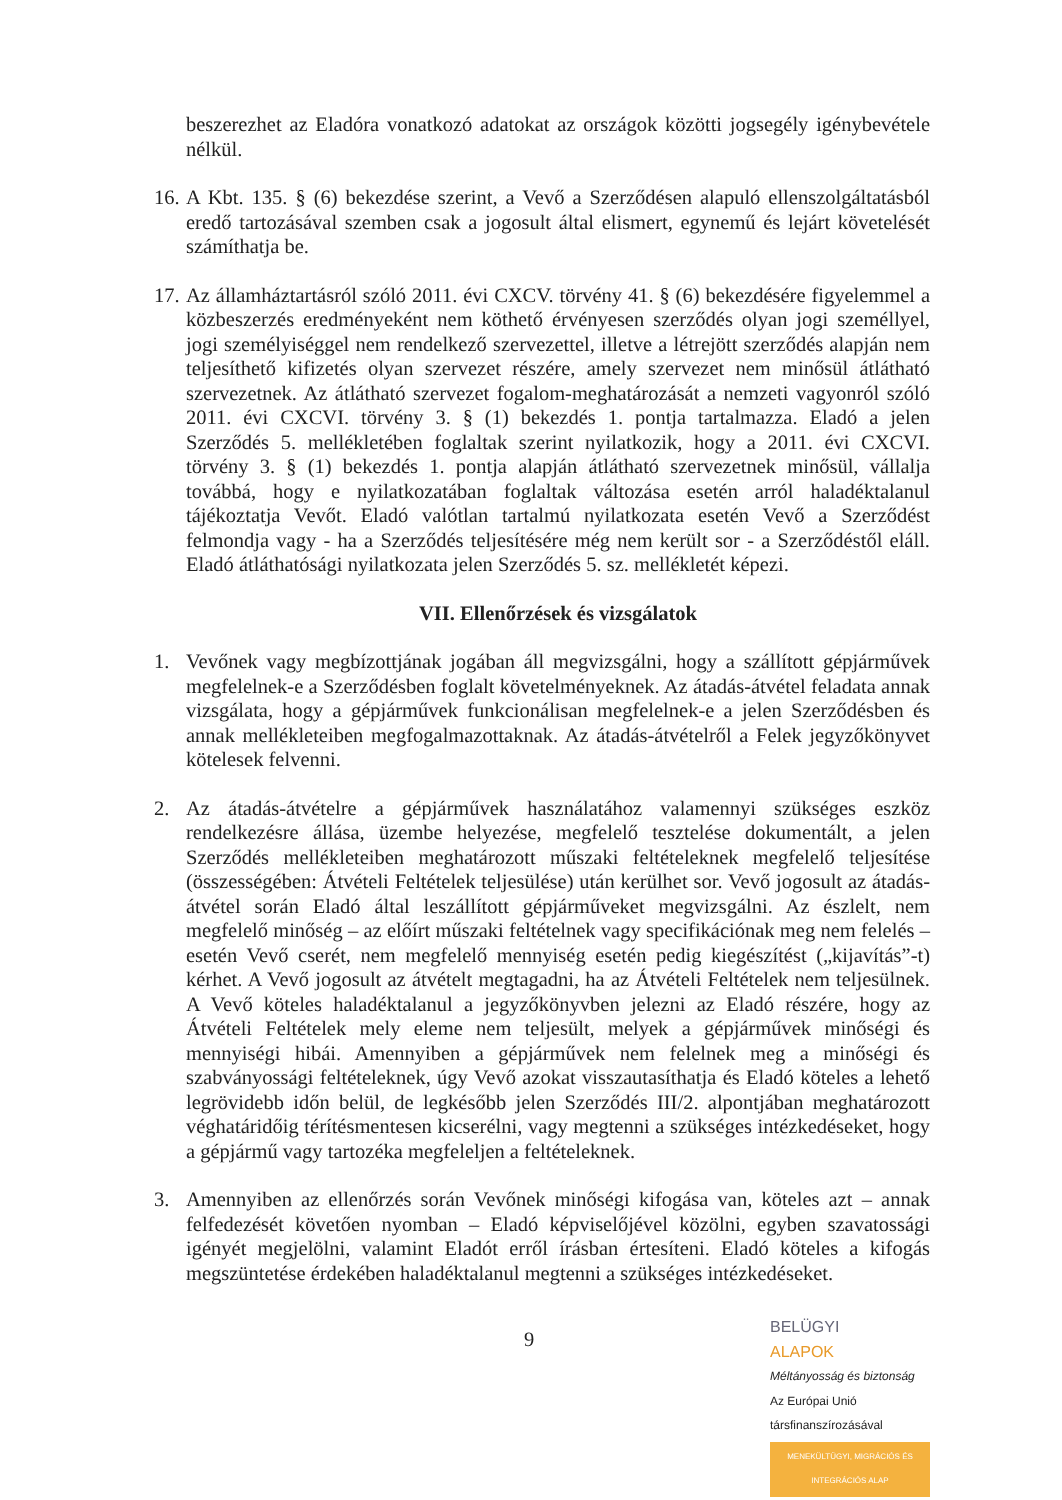beszerezhet az Eladóra vonatkozó adatokat az országok közötti jogsegély igénybevétele nélkül.
16.
A Kbt. 135. § (6) bekezdése szerint, a Vevő a Szerződésen alapuló ellenszolgáltatásból eredő tartozásával szemben csak a jogosult által elismert, egynemű és lejárt követelését számíthatja be.
17.
Az államháztartásról szóló 2011. évi CXCV. törvény 41. § (6) bekezdésére figyelemmel a közbeszerzés eredményeként nem köthető érvényesen szerződés olyan jogi személlyel, jogi személyiséggel nem rendelkező szervezettel, illetve a létrejött szerződés alapján nem teljesíthető kifizetés olyan szervezet részére, amely szervezet nem minősül átlátható szervezetnek. Az átlátható szervezet fogalom-meghatározását a nemzeti vagyonról szóló 2011. évi CXCVI. törvény 3. § (1) bekezdés 1. pontja tartalmazza. Eladó a jelen Szerződés 5. mellékletében foglaltak szerint nyilatkozik, hogy a 2011. évi CXCVI. törvény 3. § (1) bekezdés 1. pontja alapján átlátható szervezetnek minősül, vállalja továbbá, hogy e nyilatkozatában foglaltak változása esetén arról haladéktalanul tájékoztatja Vevőt. Eladó valótlan tartalmú nyilatkozata esetén Vevő a Szerződést felmondja vagy - ha a Szerződés teljesítésére még nem került sor - a Szerződéstől eláll. Eladó átláthatósági nyilatkozata jelen Szerződés 5. sz. mellékletét képezi.
VII. Ellenőrzések és vizsgálatok
1. Vevőnek vagy megbízottjának jogában áll megvizsgálni, hogy a szállított gépjárművek megfelelnek-e a Szerződésben foglalt követelményeknek. Az átadás-átvétel feladata annak vizsgálata, hogy a gépjárművek funkcionálisan megfelelnek-e a jelen Szerződésben és annak mellékleteiben megfogalmazottaknak. Az átadás-átvételről a Felek jegyzőkönyvet kötelesek felvenni.
2. Az átadás-átvételre a gépjárművek használatához valamennyi szükséges eszköz rendelkezésre állása, üzembe helyezése, megfelelő tesztelése dokumentált, a jelen Szerződés mellékleteiben meghatározott műszaki feltételeknek megfelelő teljesítése (összességében: Átvételi Feltételek teljesülése) után kerülhet sor. Vevő jogosult az átadás-átvétel során Eladó által leszállított gépjárműveket megvizsgálni. Az észlelt, nem megfelelő minőség – az előírt műszaki feltételnek vagy specifikációnak meg nem felelés – esetén Vevő cserét, nem megfelelő mennyiség esetén pedig kiegészítést („kijavítás”-t) kérhet. A Vevő jogosult az átvételt megtagadni, ha az Átvételi Feltételek nem teljesülnek. A Vevő köteles haladéktalanul a jegyzőkönyvben jelezni az Eladó részére, hogy az Átvételi Feltételek mely eleme nem teljesült, melyek a gépjárművek minőségi és mennyiségi hibái. Amennyiben a gépjárművek nem felelnek meg a minőségi és szabványossági feltételeknek, úgy Vevő azokat visszautasíthatja és Eladó köteles a lehető legrövidebb időn belül, de legkésőbb jelen Szerződés III/2. alpontjában meghatározott véghatáridőig térítésmentesen kicserélni, vagy megtenni a szükséges intézkedéseket, hogy a gépjármű vagy tartozéka megfeleljen a feltételeknek.
3. Amennyiben az ellenőrzés során Vevőnek minőségi kifogása van, köteles azt – annak felfedezését követően nyomban – Eladó képviselőjével közölni, egyben szavatossági igényét megjelölni, valamint Eladót erről írásban értesíteni. Eladó köteles a kifogás megszüntetése érdekében haladéktalanul megtenni a szükséges intézkedéseket.
9
BELÜGYI
ALAPOK
Méltányosság és biztonság Az Európai Unió társfinanszírozásával
MENEKÜLTÜGYI, MIGRÁCIÓS ÉS INTEGRÁCIÓS ALAP